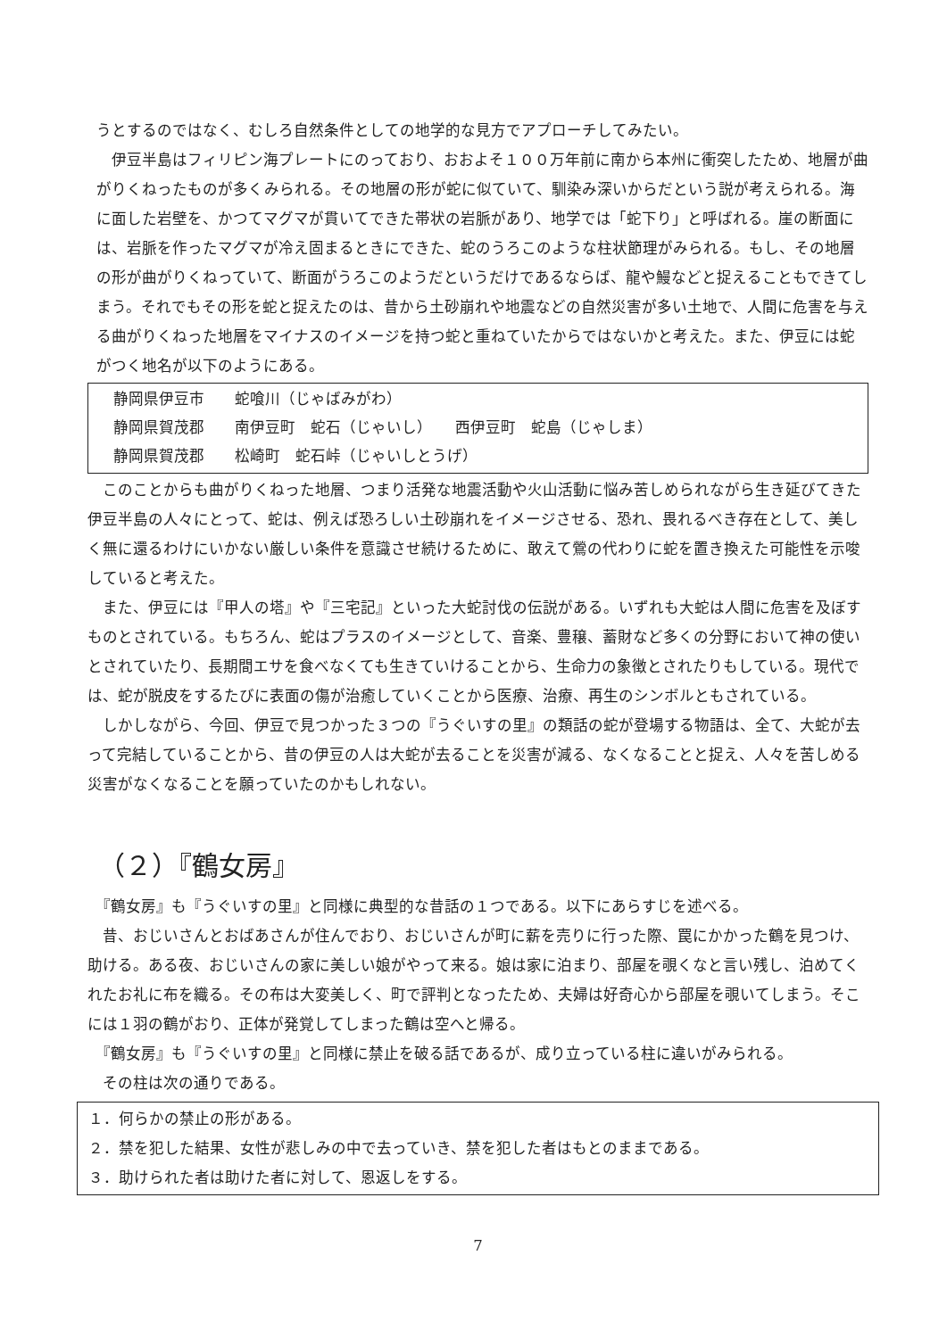うとするのではなく、むしろ自然条件としての地学的な見方でアプローチしてみたい。
　伊豆半島はフィリピン海プレートにのっており、おおよそ１００万年前に南から本州に衝突したため、地層が曲がりくねったものが多くみられる。その地層の形が蛇に似ていて、馴染み深いからだという説が考えられる。海に面した岩壁を、かつてマグマが貫いてできた帯状の岩脈があり、地学では「蛇下り」と呼ばれる。崖の断面には、岩脈を作ったマグマが冷え固まるときにできた、蛇のうろこのような柱状節理がみられる。もし、その地層の形が曲がりくねっていて、断面がうろこのようだというだけであるならば、龍や鰻などと捉えることもできてしまう。それでもその形を蛇と捉えたのは、昔から土砂崩れや地震などの自然災害が多い土地で、人間に危害を与える曲がりくねった地層をマイナスのイメージを持つ蛇と重ねていたからではないかと考えた。また、伊豆には蛇がつく地名が以下のようにある。
静岡県伊豆市　　蛇喰川（じゃばみがわ）
静岡県賀茂郡　　南伊豆町　蛇石（じゃいし）　　西伊豆町　蛇島（じゃしま）
静岡県賀茂郡　　松崎町　蛇石峠（じゃいしとうげ）
　このことからも曲がりくねった地層、つまり活発な地震活動や火山活動に悩み苦しめられながら生き延びてきた伊豆半島の人々にとって、蛇は、例えば恐ろしい土砂崩れをイメージさせる、恐れ、畏れるべき存在として、美しく無に還るわけにいかない厳しい条件を意識させ続けるために、敢えて鶯の代わりに蛇を置き換えた可能性を示唆していると考えた。
　また、伊豆には『甲人の塔』や『三宅記』といった大蛇討伐の伝説がある。いずれも大蛇は人間に危害を及ぼすものとされている。もちろん、蛇はプラスのイメージとして、音楽、豊穣、蓄財など多くの分野において神の使いとされていたり、長期間エサを食べなくても生きていけることから、生命力の象徴とされたりもしている。現代では、蛇が脱皮をするたびに表面の傷が治癒していくことから医療、治療、再生のシンボルともされている。
　しかしながら、今回、伊豆で見つかった３つの『うぐいすの里』の類話の蛇が登場する物語は、全て、大蛇が去って完結していることから、昔の伊豆の人は大蛇が去ることを災害が減る、なくなることと捉え、人々を苦しめる災害がなくなることを願っていたのかもしれない。
（２）『鶴女房』
　『鶴女房』も『うぐいすの里』と同様に典型的な昔話の１つである。以下にあらすじを述べる。
　昔、おじいさんとおばあさんが住んでおり、おじいさんが町に薪を売りに行った際、罠にかかった鶴を見つけ、助ける。ある夜、おじいさんの家に美しい娘がやって来る。娘は家に泊まり、部屋を覗くなと言い残し、泊めてくれたお礼に布を織る。その布は大変美しく、町で評判となったため、夫婦は好奇心から部屋を覗いてしまう。そこには１羽の鶴がおり、正体が発覚してしまった鶴は空へと帰る。
　『鶴女房』も『うぐいすの里』と同様に禁止を破る話であるが、成り立っている柱に違いがみられる。
　その柱は次の通りである。
１．何らかの禁止の形がある。
２．禁を犯した結果、女性が悲しみの中で去っていき、禁を犯した者はもとのままである。
３．助けられた者は助けた者に対して、恩返しをする。
7